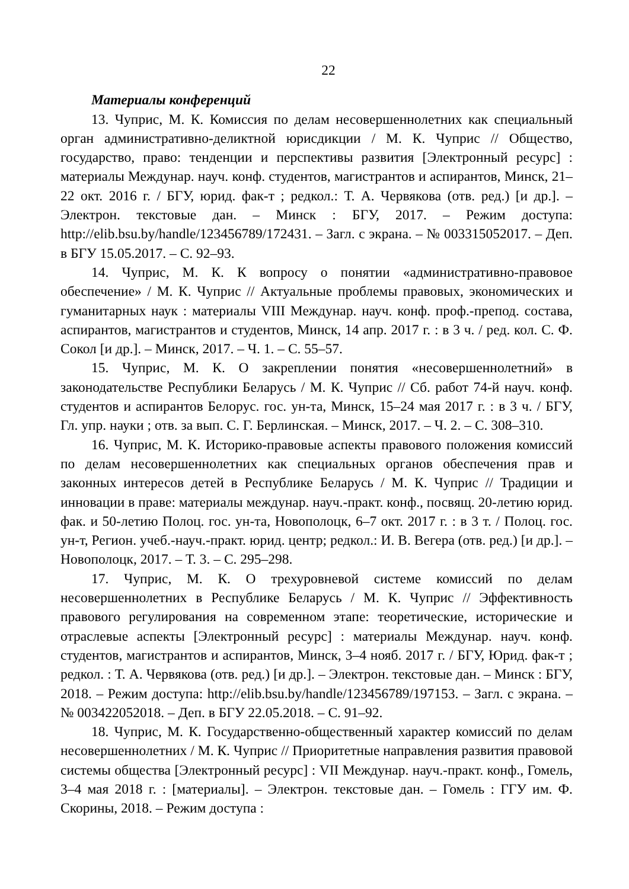22
Материалы конференций
13. Чуприс, М. К. Комиссия по делам несовершеннолетних как специальный орган административно-деликтной юрисдикции / М. К. Чуприс // Общество, государство, право: тенденции и перспективы развития [Электронный ресурс] : материалы Междунар. науч. конф. студентов, магистрантов и аспирантов, Минск, 21–22 окт. 2016 г. / БГУ, юрид. фак-т ; редкол.: Т. А. Червякова (отв. ред.) [и др.]. – Электрон. текстовые дан. – Минск : БГУ, 2017. – Режим доступа: http://elib.bsu.by/handle/123456789/172431. – Загл. с экрана. – № 003315052017. – Деп. в БГУ 15.05.2017. – С. 92–93.
14. Чуприс, М. К. К вопросу о понятии «административно-правовое обеспечение» / М. К. Чуприс // Актуальные проблемы правовых, экономических и гуманитарных наук : материалы VIII Междунар. науч. конф. проф.-препод. состава, аспирантов, магистрантов и студентов, Минск, 14 апр. 2017 г. : в 3 ч. / ред. кол. С. Ф. Сокол [и др.]. – Минск, 2017. – Ч. 1. – С. 55–57.
15. Чуприс, М. К. О закреплении понятия «несовершеннолетний» в законодательстве Республики Беларусь / М. К. Чуприс // Сб. работ 74-й науч. конф. студентов и аспирантов Белорус. гос. ун-та, Минск, 15–24 мая 2017 г. : в 3 ч. / БГУ, Гл. упр. науки ; отв. за вып. С. Г. Берлинская. – Минск, 2017. – Ч. 2. – С. 308–310.
16. Чуприс, М. К. Историко-правовые аспекты правового положения комиссий по делам несовершеннолетних как специальных органов обеспечения прав и законных интересов детей в Республике Беларусь / М. К. Чуприс // Традиции и инновации в праве: материалы междунар. науч.-практ. конф., посвящ. 20-летию юрид. фак. и 50-летию Полоц. гос. ун-та, Новополоцк, 6–7 окт. 2017 г. : в 3 т. / Полоц. гос. ун-т, Регион. учеб.-науч.-практ. юрид. центр; редкол.: И. В. Вегера (отв. ред.) [и др.]. – Новополоцк, 2017. – Т. 3. – С. 295–298.
17. Чуприс, М. К. О трехуровневой системе комиссий по делам несовершеннолетних в Республике Беларусь / М. К. Чуприс // Эффективность правового регулирования на современном этапе: теоретические, исторические и отраслевые аспекты [Электронный ресурс] : материалы Междунар. науч. конф. студентов, магистрантов и аспирантов, Минск, 3–4 нояб. 2017 г. / БГУ, Юрид. фак-т ; редкол. : Т. А. Червякова (отв. ред.) [и др.]. – Электрон. текстовые дан. – Минск : БГУ, 2018. – Режим доступа: http://elib.bsu.by/handle/123456789/197153. – Загл. с экрана. – № 003422052018. – Деп. в БГУ 22.05.2018. – С. 91–92.
18. Чуприс, М. К. Государственно-общественный характер комиссий по делам несовершеннолетних / М. К. Чуприс // Приоритетные направления развития правовой системы общества [Электронный ресурс] : VII Междунар. науч.-практ. конф., Гомель, 3–4 мая 2018 г. : [материалы]. – Электрон. текстовые дан. – Гомель : ГГУ им. Ф. Скорины, 2018. – Режим доступа :